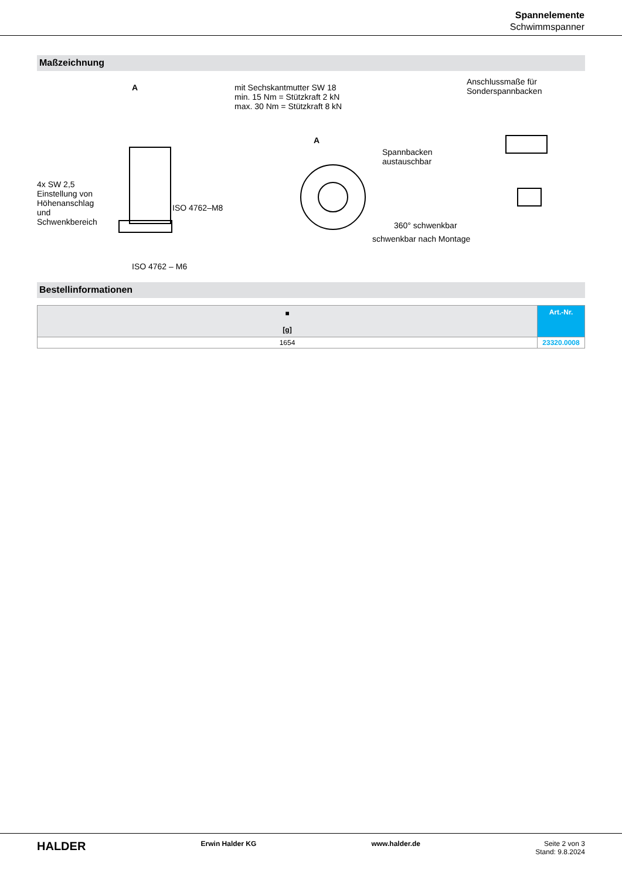Spannelemente
Schwimmspanner
Maßzeichnung
mit Sechskantmutter SW 18
min. 15 Nm = Stützkraft 2 kN
max. 30 Nm = Stützkraft 8 kN
Anschlussmaße für
Sonderspannbacken A
A
Spannbacken
austauschbar
4x SW 2,5
Einstellung von
Höhenanschlag
und
Schwenkbereich
ISO 4762–M8
360° schwenkbar
schwenkbar nach Montage
ISO 4762 – M6
Bestellinformationen
| ■ [g] | Art.-Nr. |
| --- | --- |
| 1654 | 23320.0008 |
HALDER Erwin Halder KG www.halder.de Seite 2 von 3
Stand: 9.8.2024